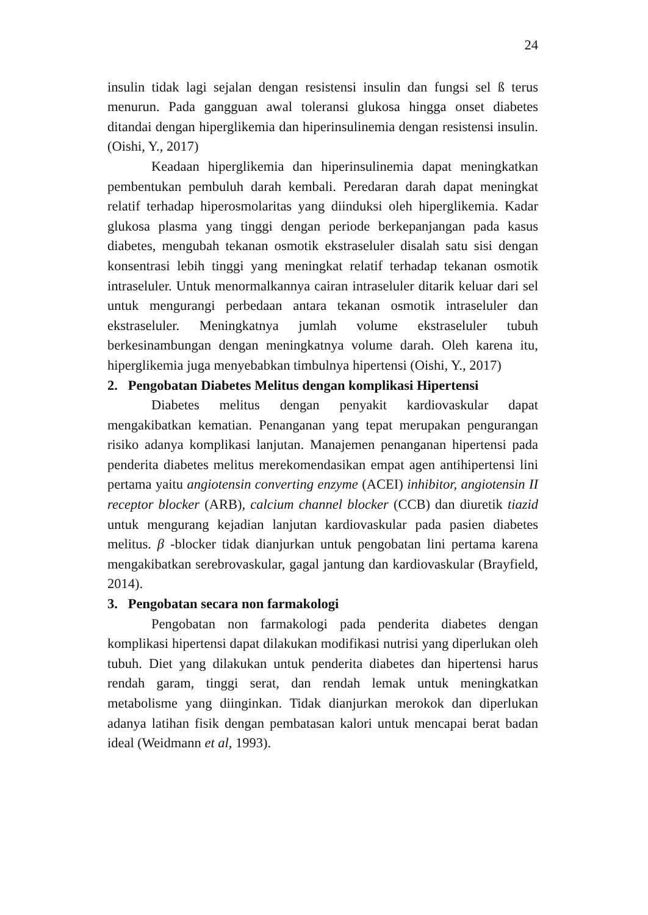24
insulin tidak lagi sejalan dengan resistensi insulin dan fungsi sel ß terus menurun. Pada gangguan awal toleransi glukosa hingga onset diabetes ditandai dengan hiperglikemia dan hiperinsulinemia dengan resistensi insulin. (Oishi, Y., 2017)
Keadaan hiperglikemia dan hiperinsulinemia dapat meningkatkan pembentukan pembuluh darah kembali. Peredaran darah dapat meningkat relatif terhadap hiperosmolaritas yang diinduksi oleh hiperglikemia. Kadar glukosa plasma yang tinggi dengan periode berkepanjangan pada kasus diabetes, mengubah tekanan osmotik ekstraseluler disalah satu sisi dengan konsentrasi lebih tinggi yang meningkat relatif terhadap tekanan osmotik intraseluler. Untuk menormalkannya cairan intraseluler ditarik keluar dari sel untuk mengurangi perbedaan antara tekanan osmotik intraseluler dan ekstraseluler. Meningkatnya jumlah volume ekstraseluler tubuh berkesinambungan dengan meningkatnya volume darah. Oleh karena itu, hiperglikemia juga menyebabkan timbulnya hipertensi (Oishi, Y., 2017)
2. Pengobatan Diabetes Melitus dengan komplikasi Hipertensi
Diabetes melitus dengan penyakit kardiovaskular dapat mengakibatkan kematian. Penanganan yang tepat merupakan pengurangan risiko adanya komplikasi lanjutan. Manajemen penanganan hipertensi pada penderita diabetes melitus merekomendasikan empat agen antihipertensi lini pertama yaitu angiotensin converting enzyme (ACEI) inhibitor, angiotensin II receptor blocker (ARB), calcium channel blocker (CCB) dan diuretik tiazid untuk mengurang kejadian lanjutan kardiovaskular pada pasien diabetes melitus. β -blocker tidak dianjurkan untuk pengobatan lini pertama karena mengakibatkan serebrovaskular, gagal jantung dan kardiovaskular (Brayfield, 2014).
3. Pengobatan secara non farmakologi
Pengobatan non farmakologi pada penderita diabetes dengan komplikasi hipertensi dapat dilakukan modifikasi nutrisi yang diperlukan oleh tubuh. Diet yang dilakukan untuk penderita diabetes dan hipertensi harus rendah garam, tinggi serat, dan rendah lemak untuk meningkatkan metabolisme yang diinginkan. Tidak dianjurkan merokok dan diperlukan adanya latihan fisik dengan pembatasan kalori untuk mencapai berat badan ideal (Weidmann et al, 1993).